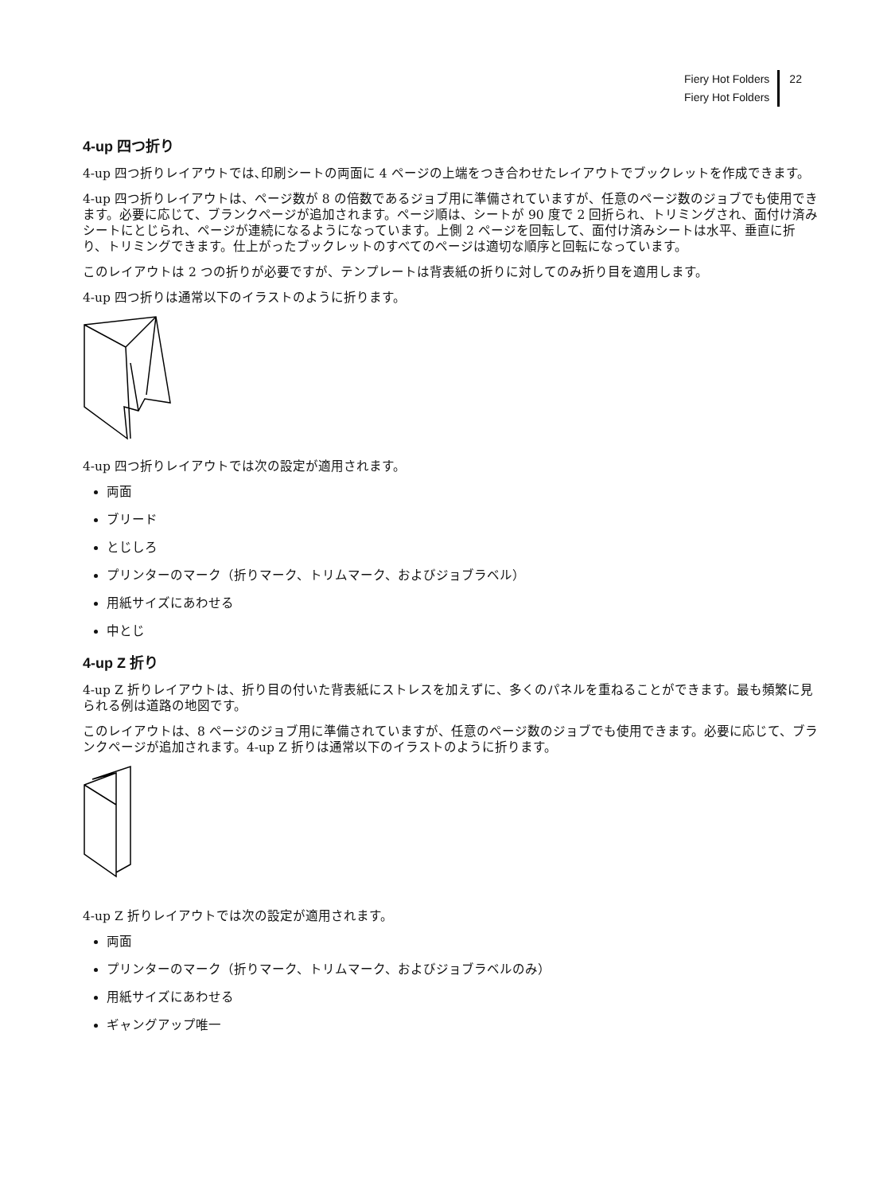Fiery Hot Folders
Fiery Hot Folders
22
4-up 四つ折り
4-up 四つ折りレイアウトでは､印刷シートの両面に 4 ページの上端をつき合わせたレイアウトでブックレットを作成できます。
4-up 四つ折りレイアウトは、ページ数が 8 の倍数であるジョブ用に準備されていますが、任意のページ数のジョブでも使用できます。必要に応じて、ブランクページが追加されます。ページ順は、シートが 90 度で 2 回折られ、トリミングされ、面付け済みシートにとじられ、ページが連続になるようになっています。上側 2 ページを回転して、面付け済みシートは水平、垂直に折り、トリミングできます。仕上がったブックレットのすべてのページは適切な順序と回転になっています。
このレイアウトは 2 つの折りが必要ですが、テンプレートは背表紙の折りに対してのみ折り目を適用します。
4-up 四つ折りは通常以下のイラストのように折ります。
4-up 四つ折りレイアウトでは次の設定が適用されます。
両面
ブリード
とじしろ
プリンターのマーク（折りマーク、トリムマーク、およびジョブラベル）
用紙サイズにあわせる
中とじ
4-up Z 折り
4-up Z 折りレイアウトは、折り目の付いた背表紙にストレスを加えずに、多くのパネルを重ねることができます。最も頻繁に見られる例は道路の地図です。
このレイアウトは、8 ページのジョブ用に準備されていますが、任意のページ数のジョブでも使用できます。必要に応じて、ブランクページが追加されます。4-up Z 折りは通常以下のイラストのように折ります。
4-up Z 折りレイアウトでは次の設定が適用されます。
両面
プリンターのマーク（折りマーク、トリムマーク、およびジョブラベルのみ）
用紙サイズにあわせる
ギャングアップ唯一